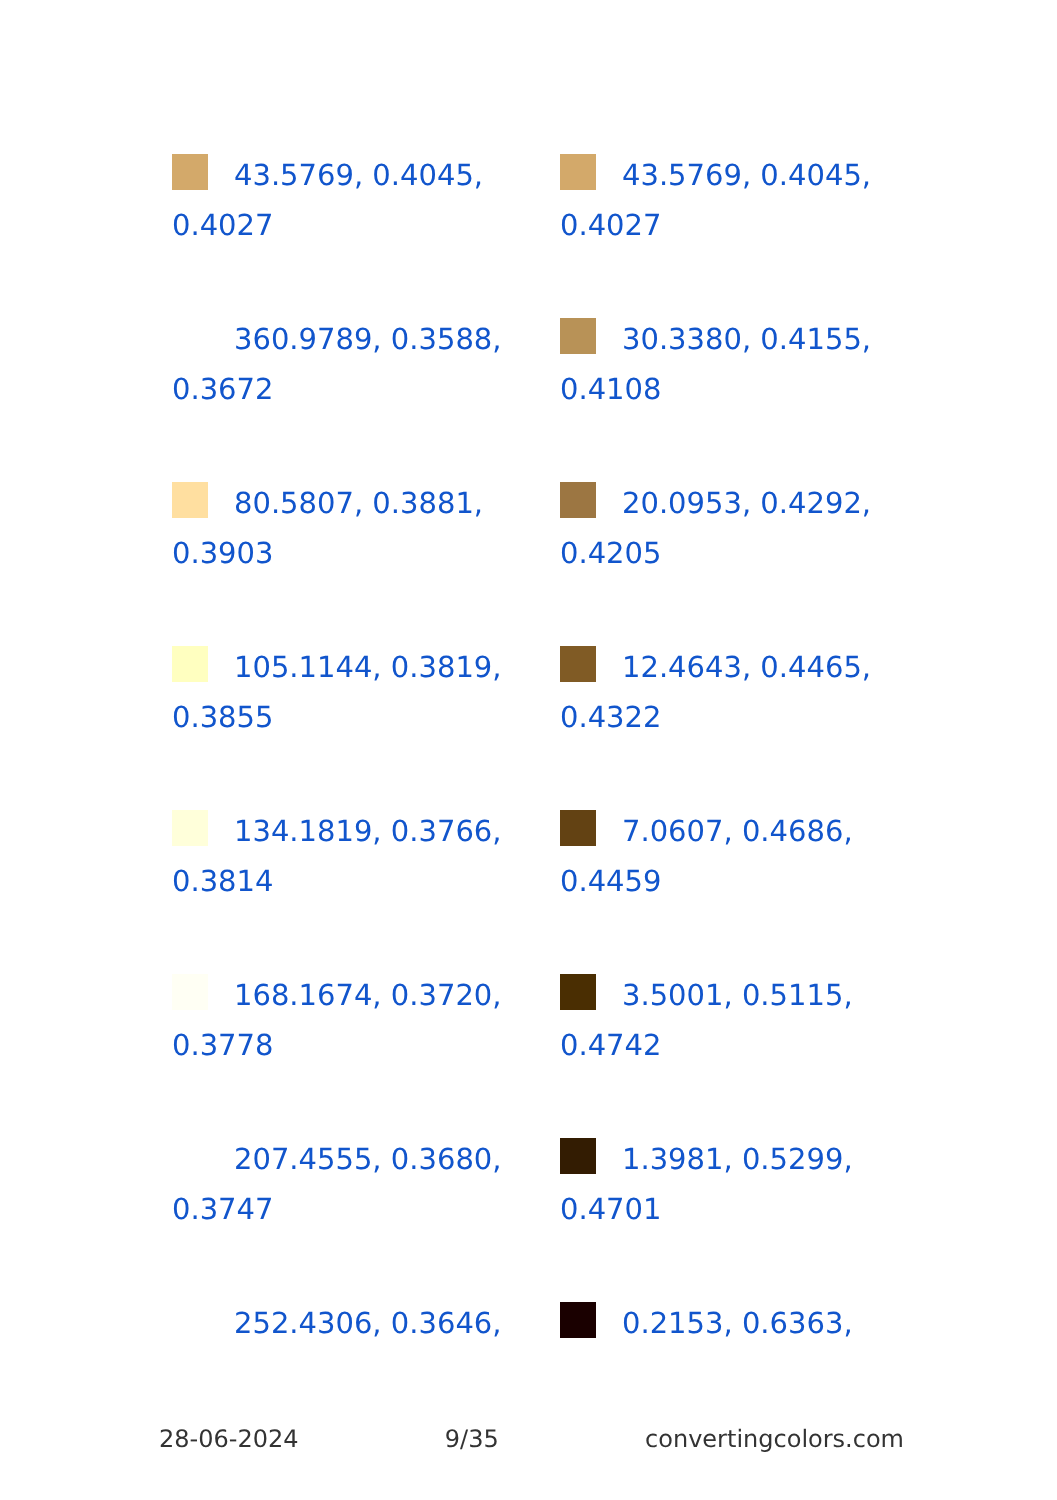43.5769, 0.4045, 0.4027
43.5769, 0.4045, 0.4027
360.9789, 0.3588, 0.3672
30.3380, 0.4155, 0.4108
80.5807, 0.3881, 0.3903
20.0953, 0.4292, 0.4205
105.1144, 0.3819, 0.3855
12.4643, 0.4465, 0.4322
134.1819, 0.3766, 0.3814
7.0607, 0.4686, 0.4459
168.1674, 0.3720, 0.3778
3.5001, 0.5115, 0.4742
207.4555, 0.3680, 0.3747
1.3981, 0.5299, 0.4701
252.4306, 0.3646,
0.2153, 0.6363,
28-06-2024 9/35 convertingcolors.com